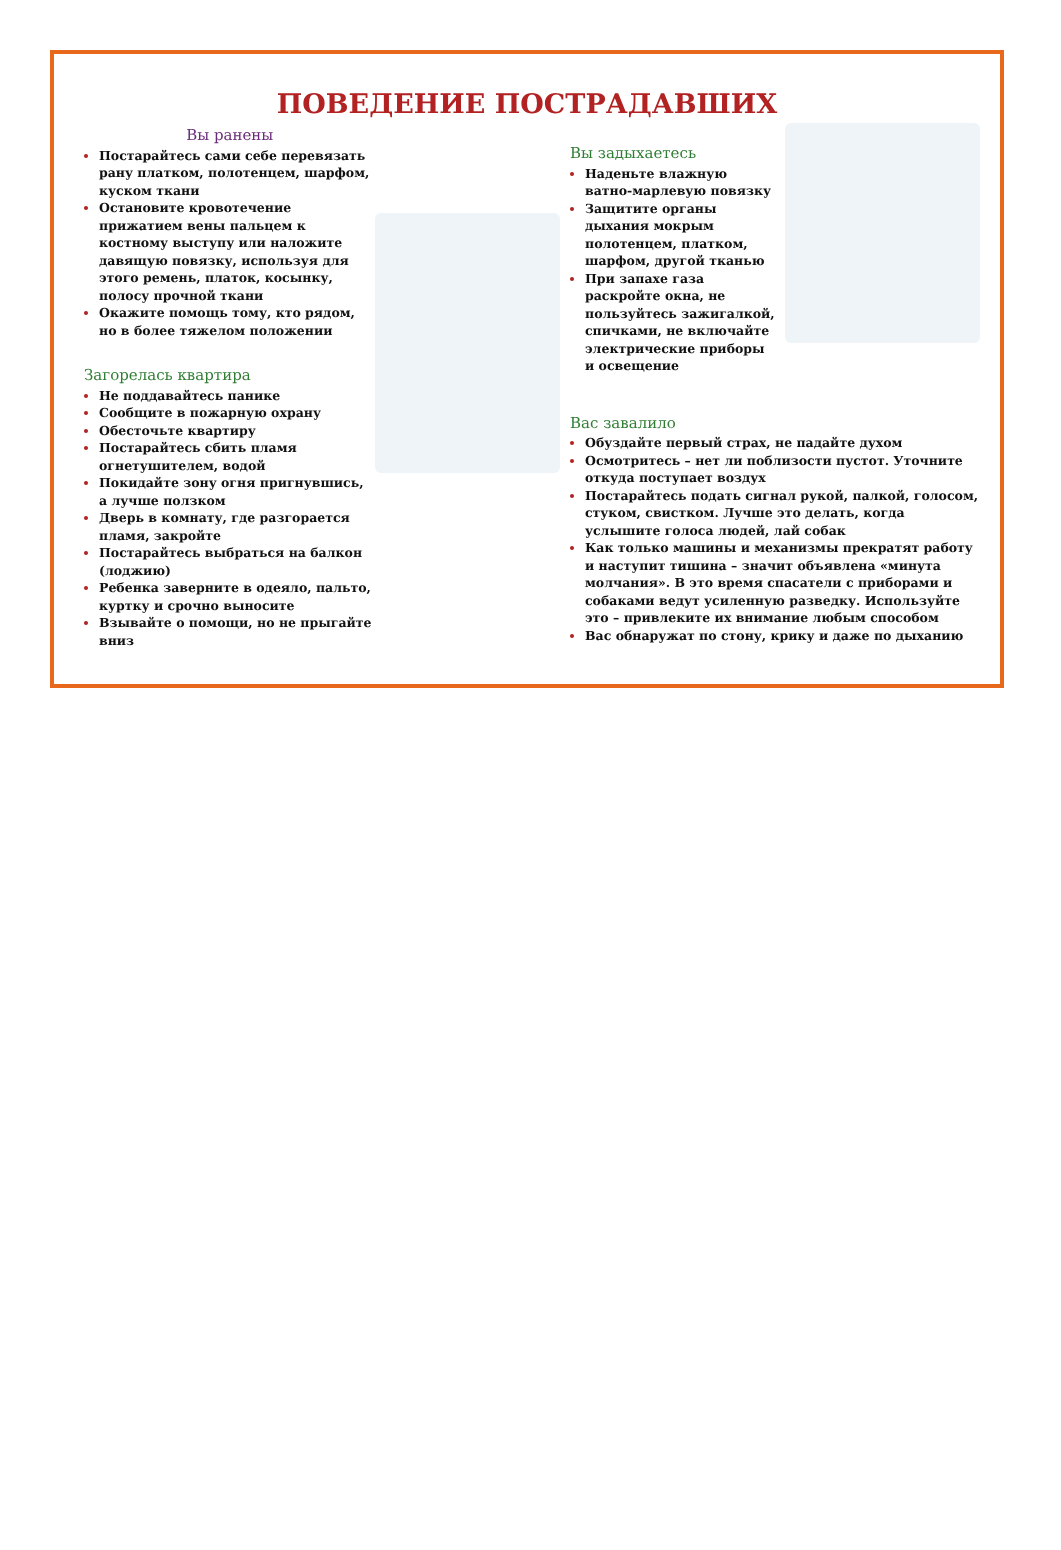ПОВЕДЕНИЕ ПОСТРАДАВШИХ
Вы ранены
Постарайтесь сами себе перевязать рану платком, полотенцем, шарфом, куском ткани
Остановите кровотечение прижатием вены пальцем к костному выступу или наложите давящую повязку, используя для этого ремень, платок, косынку, полосу прочной ткани
Окажите помощь тому, кто рядом, но в более тяжелом положении
Загорелась квартира
Не поддавайтесь панике
Сообщите в пожарную охрану
Обесточьте квартиру
Постарайтесь сбить пламя огнетушителем, водой
Покидайте зону огня пригнувшись, а лучше ползком
Дверь в комнату, где разгорается пламя, закройте
Постарайтесь выбраться на балкон (лоджию)
Ребенка заверните в одеяло, пальто, куртку и срочно выносите
Взывайте о помощи, но не прыгайте вниз
Вы задыхаетесь
Наденьте влажную ватно-марлевую повязку
Защитите органы дыхания мокрым полотенцем, платком, шарфом, другой тканью
При запахе газа раскройте окна, не пользуйтесь зажигалкой, спичками, не включайте электрические приборы и освещение
Вас завалило
Обуздайте первый страх, не падайте духом
Осмотритесь – нет ли поблизости пустот. Уточните откуда поступает воздух
Постарайтесь подать сигнал рукой, палкой, голосом, стуком, свистком. Лучше это делать, когда услышите голоса людей, лай собак
Как только машины и механизмы прекратят работу и наступит тишина – значит объявлена «минута молчания». В это время спасатели с приборами и собаками ведут усиленную разведку. Используйте это – привлеките их внимание любым способом
Вас обнаружат по стону, крику и даже по дыханию